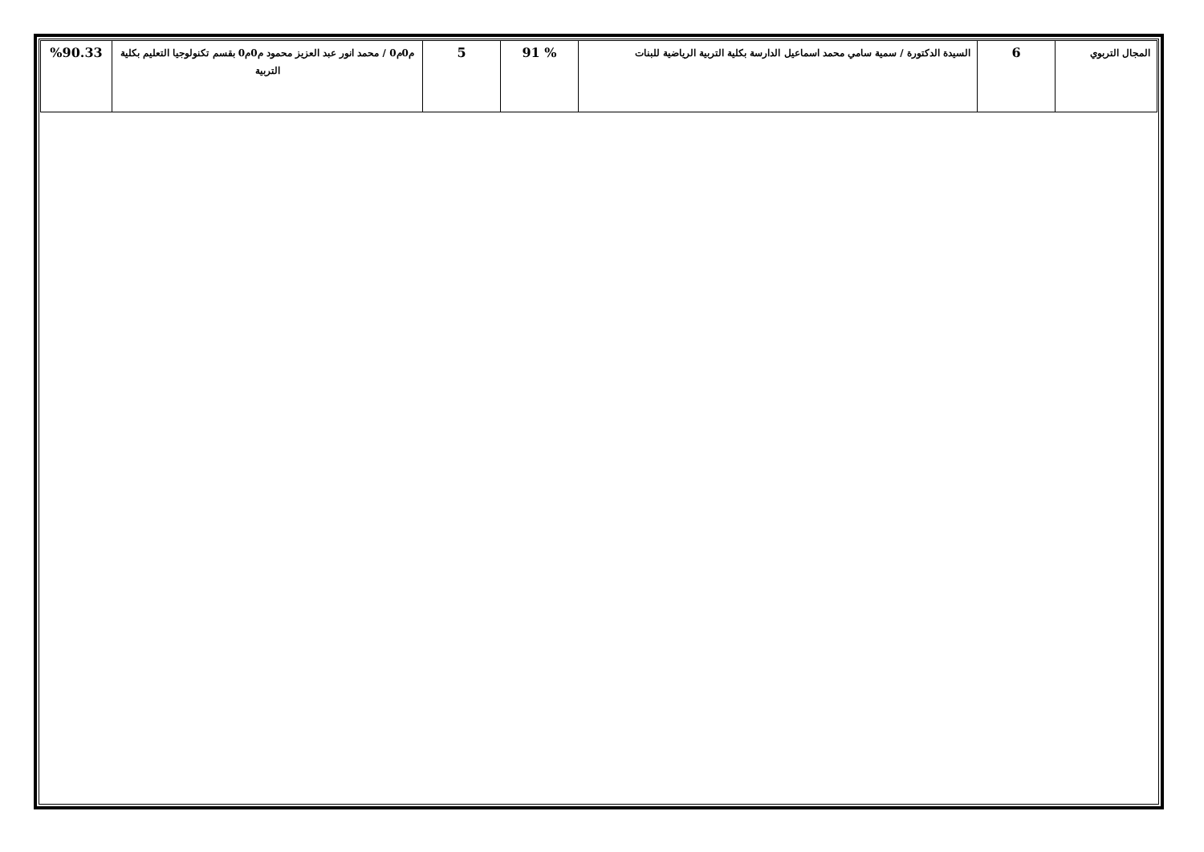| المجال التربوي | 6 | السيدة الدكتورة / سمية سامي محمد اسماعيل الدارسة بكلية التربية الرياضية للبنات | % 91 | 5 | م0م0 / محمد انور عبد العزيز محمود م0م0 بقسم تكنولوجيا التعليم بكلية التربية | %90.33 |